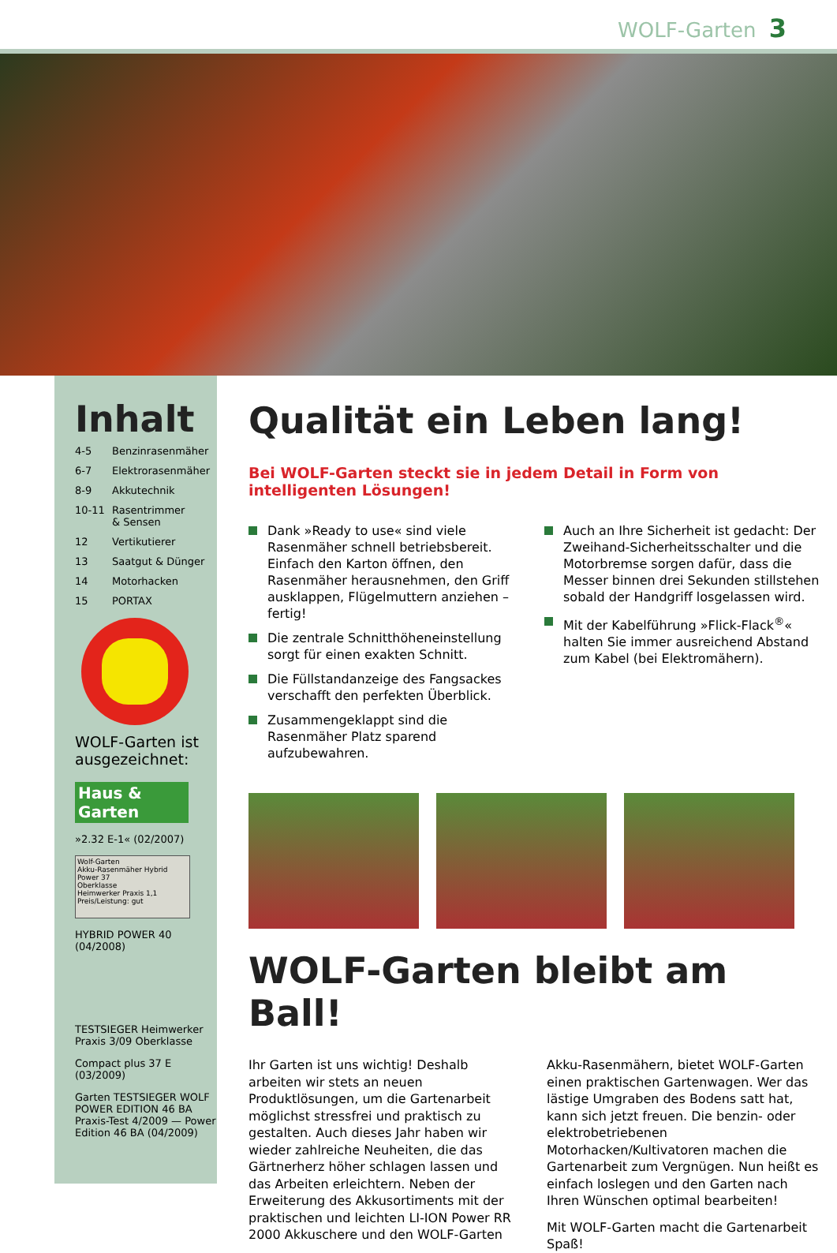WOLF-Garten 3
Inhalt
4-5 Benzinrasenmäher
6-7 Elektrorasenmäher
8-9 Akkutechnik
10-11 Rasentrimmer
& Sensen
12 Vertikutierer
13 Saatgut & Dünger
14 Motorhacken
15 PORTAX
WOLF-Garten ist ausgezeichnet:
Haus & Garten
»2.32 E-1« (02/2007)
Wolf-Garten
Akku-Rasenmäher Hybrid Power 37
Oberklasse
Heimwerker Praxis 1,1
Preis/Leistung: gut
HYBRID POWER 40
(04/2008)
TESTSIEGER Heimwerker Praxis 3/09 Oberklasse
Compact plus 37 E
(03/2009)
Garten TESTSIEGER WOLF POWER EDITION 46 BA Praxis-Test 4/2009 — Power Edition 46 BA (04/2009)
Qualität ein Leben lang!
Bei WOLF-Garten steckt sie in jedem Detail in Form von intelligenten Lösungen!
Dank »Ready to use« sind viele Rasenmäher schnell betriebsbereit. Einfach den Karton öffnen, den Rasenmäher herausnehmen, den Griff ausklappen, Flügelmuttern anziehen – fertig!
Die zentrale Schnitthöheneinstellung sorgt für einen exakten Schnitt.
Die Füllstandanzeige des Fangsackes verschafft den perfekten Überblick.
Zusammengeklappt sind die Rasenmäher Platz sparend aufzubewahren.
Auch an Ihre Sicherheit ist gedacht: Der Zweihand-Sicherheitsschalter und die Motorbremse sorgen dafür, dass die Messer binnen drei Sekunden stillstehen sobald der Handgriff losgelassen wird.
Mit der Kabelführung »Flick-Flack<sup>®</sup>« halten Sie immer ausreichend Abstand zum Kabel (bei Elektromähern).
WOLF-Garten bleibt am Ball!
Ihr Garten ist uns wichtig! Deshalb arbeiten wir stets an neuen Produktlösungen, um die Gartenarbeit möglichst stressfrei und praktisch zu gestalten. Auch dieses Jahr haben wir wieder zahlreiche Neuheiten, die das Gärtnerherz höher schlagen lassen und das Arbeiten erleichtern. Neben der Erweiterung des Akkusortiments mit der praktischen und leichten LI-ION Power RR 2000 Akkuschere und den WOLF-Garten Akku-Rasenmähern, bietet WOLF-Garten einen praktischen Gartenwagen. Wer das lästige Umgraben des Bodens satt hat, kann sich jetzt freuen. Die benzin- oder elektrobetriebenen Motorhacken/Kultivatoren machen die Gartenarbeit zum Vergnügen. Nun heißt es einfach loslegen und den Garten nach Ihren Wünschen optimal bearbeiten!
Mit WOLF-Garten macht die Gartenarbeit Spaß!